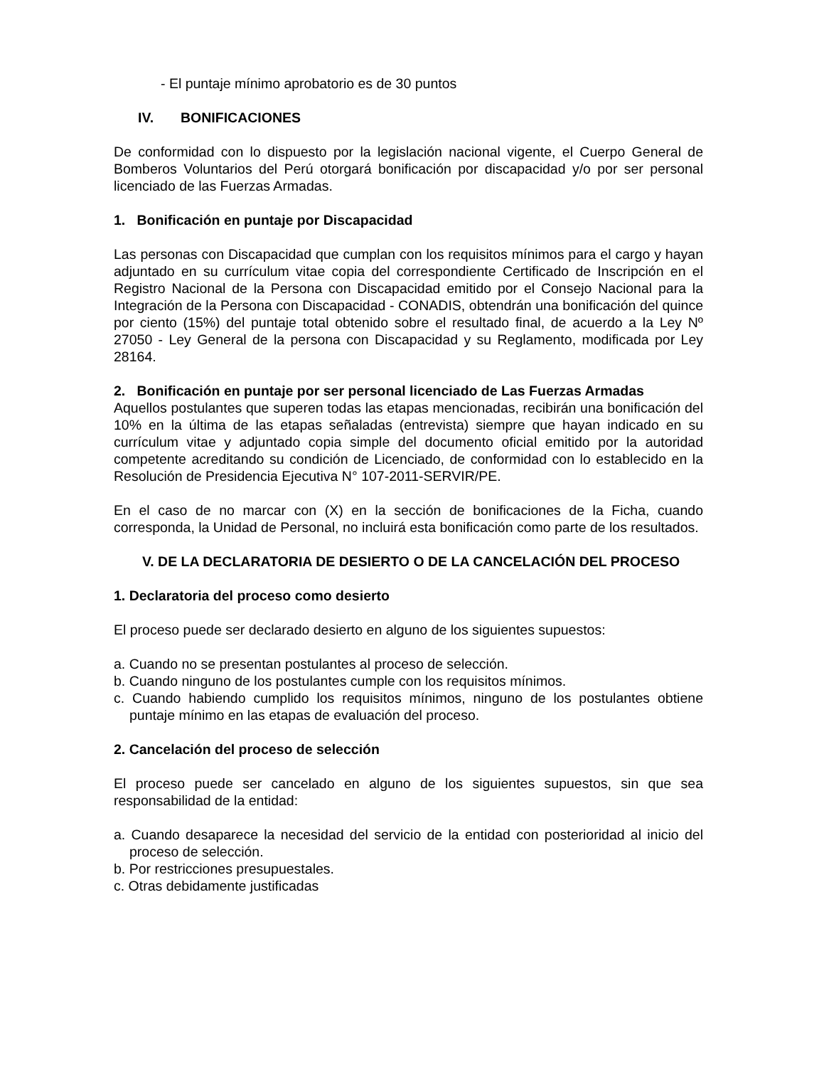- El puntaje mínimo aprobatorio es de 30 puntos
IV. BONIFICACIONES
De conformidad con lo dispuesto por la legislación nacional vigente, el Cuerpo General de Bomberos Voluntarios del Perú otorgará bonificación por discapacidad y/o por ser personal licenciado de las Fuerzas Armadas.
1. Bonificación en puntaje por Discapacidad
Las personas con Discapacidad que cumplan con los requisitos mínimos para el cargo y hayan adjuntado en su currículum vitae copia del correspondiente Certificado de Inscripción en el Registro Nacional de la Persona con Discapacidad emitido por el Consejo Nacional para la Integración de la Persona con Discapacidad - CONADIS, obtendrán una bonificación del quince por ciento (15%) del puntaje total obtenido sobre el resultado final, de acuerdo a la Ley Nº 27050 - Ley General de la persona con Discapacidad y su Reglamento, modificada por Ley 28164.
2. Bonificación en puntaje por ser personal licenciado de Las Fuerzas Armadas
Aquellos postulantes que superen todas las etapas mencionadas, recibirán una bonificación del 10% en la última de las etapas señaladas (entrevista) siempre que hayan indicado en su currículum vitae y adjuntado copia simple del documento oficial emitido por la autoridad competente acreditando su condición de Licenciado, de conformidad con lo establecido en la Resolución de Presidencia Ejecutiva N° 107-2011-SERVIR/PE.
En el caso de no marcar con (X) en la sección de bonificaciones de la Ficha, cuando corresponda, la Unidad de Personal, no incluirá esta bonificación como parte de los resultados.
V. DE LA DECLARATORIA DE DESIERTO O DE LA CANCELACIÓN DEL PROCESO
1. Declaratoria del proceso como desierto
El proceso puede ser declarado desierto en alguno de los siguientes supuestos:
a. Cuando no se presentan postulantes al proceso de selección.
b. Cuando ninguno de los postulantes cumple con los requisitos mínimos.
c. Cuando habiendo cumplido los requisitos mínimos, ninguno de los postulantes obtiene puntaje mínimo en las etapas de evaluación del proceso.
2. Cancelación del proceso de selección
El proceso puede ser cancelado en alguno de los siguientes supuestos, sin que sea responsabilidad de la entidad:
a. Cuando desaparece la necesidad del servicio de la entidad con posterioridad al inicio del proceso de selección.
b. Por restricciones presupuestales.
c. Otras debidamente justificadas